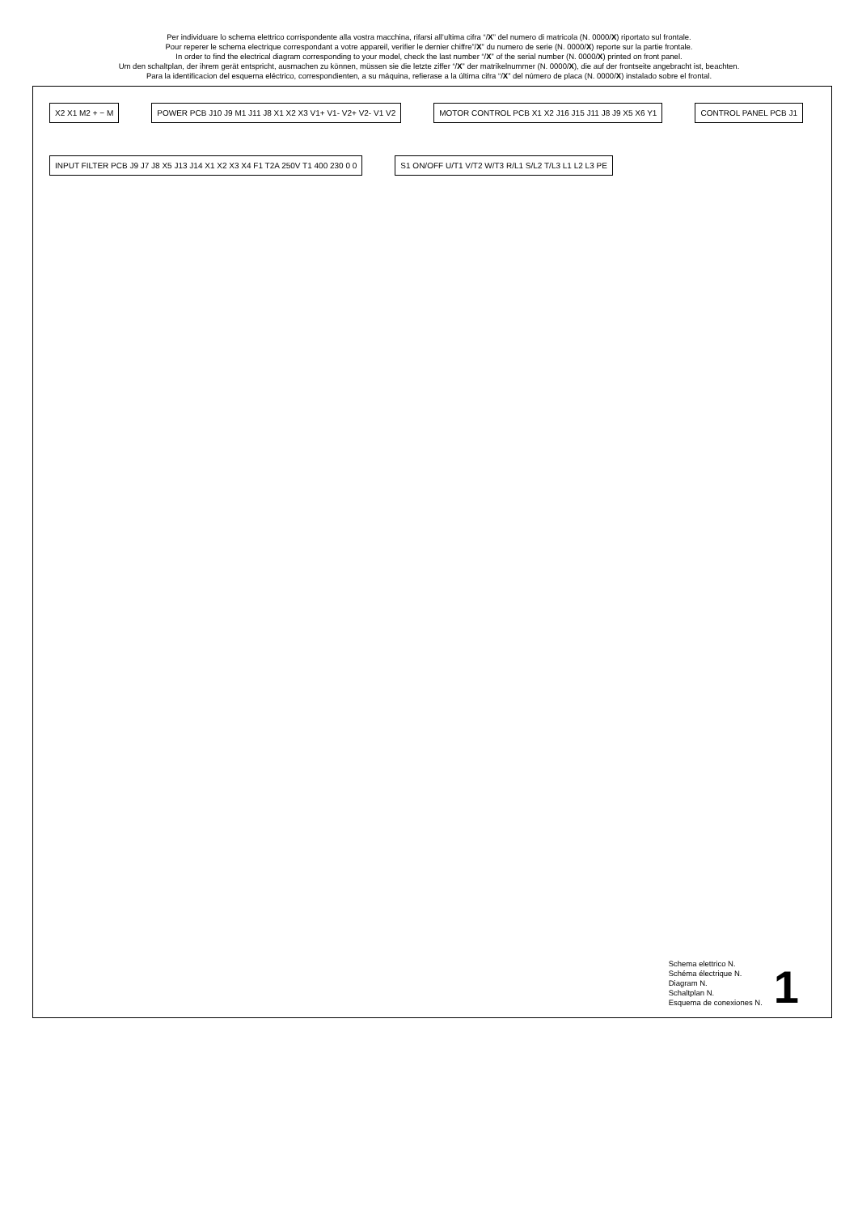Per individuare lo schema elettrico corrispondente alla vostra macchina, rifarsi all’ultima cifra “/X” del numero di matricola (N. 0000/X) riportato sul frontale.
Pour reperer le schema electrique correspondant a votre appareil, verifier le dernier chiffre”/X” du numero de serie (N. 0000/X) reporte sur la partie frontale.
In order to find the electrical diagram corresponding to your model, check the last number “/X” of the serial number (N. 0000/X) printed on front panel.
Um den schaltplan, der ihrem gerät entspricht, ausmachen zu können, müssen sie die letzte ziffer “/X” der matrikelnummer (N. 0000/X), die auf der frontseite angebracht ist, beachten.
Para la identificacion del esquema eléctrico, correspondienten, a su máquina, refierase a la última cifra “/X” del número de placa (N. 0000/X) instalado sobre el frontal.
X2 X1 M2 + − M
POWER PCB J10 J9 M1 J11 J8 X1 X2 X3 V1+ V1- V2+ V2- V1 V2
MOTOR CONTROL PCB X1 X2 J16 J15 J11 J8 J9 X5 X6 Y1
CONTROL PANEL PCB J1
INPUT FILTER PCB J9 J7 J8 X5 J13 J14 X1 X2 X3 X4 F1 T2A 250V T1 400 230 0 0
S1 ON/OFF U/T1 V/T2 W/T3 R/L1 S/L2 T/L3 L1 L2 L3 PE
Schema elettrico N.
Schéma électrique N.
Diagram N.
Schaltplan N.
Esquema de conexiones N.
1